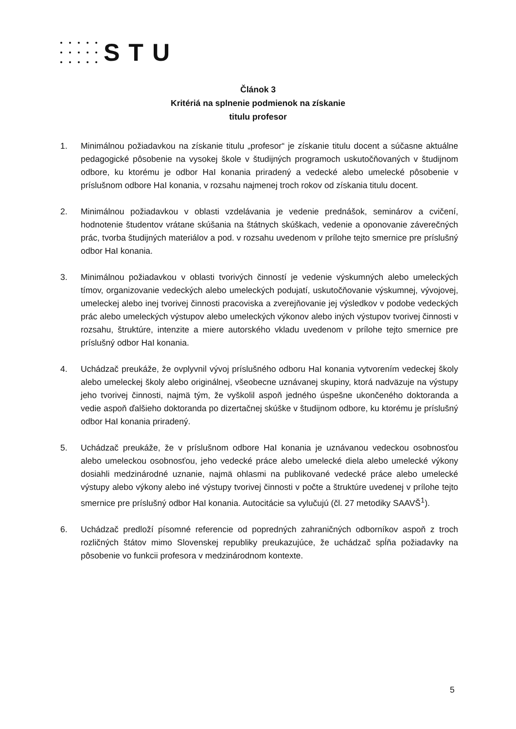STU
Článok 3
Kritériá na splnenie podmienok na získanie
titulu profesor
1. Minimálnou požiadavkou na získanie titulu „profesor“ je získanie titulu docent a súčasne aktuálne pedagogické pôsobenie na vysokej škole v študijných programoch uskutočňovaných v študijnom odbore, ku ktorému je odbor HaI konania priradený a vedecké alebo umelecké pôsobenie v príslušnom odbore HaI konania, v rozsahu najmenej troch rokov od získania titulu docent.
2. Minimálnou požiadavkou v oblasti vzdelávania je vedenie prednášok, seminárov a cvičení, hodnotenie študentov vrátane skúšania na štátnych skúškach, vedenie a oponovanie záverečných prác, tvorba študijných materiálov a pod. v rozsahu uvedenom v prílohe tejto smernice pre príslušný odbor HaI konania.
3. Minimálnou požiadavkou v oblasti tvorivých činností je vedenie výskumných alebo umeleckých tímov, organizovanie vedeckých alebo umeleckých podujatí, uskutočňovanie výskumnej, vývojovej, umeleckej alebo inej tvorivej činnosti pracoviska a zverejňovanie jej výsledkov v podobe vedeckých prác alebo umeleckých výstupov alebo umeleckých výkonov alebo iných výstupov tvorivej činnosti v rozsahu, štruktúre, intenzite a miere autorského vkladu uvedenom v prílohe tejto smernice pre príslušný odbor HaI konania.
4. Uchádzač preukáže, že ovplyvnil vývoj príslušného odboru HaI konania vytvorením vedeckej školy alebo umeleckej školy alebo originálnej, všeobecne uznávanej skupiny, ktorá nadväzuje na výstupy jeho tvorivej činnosti, najmä tým, že vyškolil aspoň jedného úspešne ukončeného doktoranda a vedie aspoň ďalšieho doktoranda po dizertačnej skúške v študijnom odbore, ku ktorému je príslušný odbor HaI konania priradený.
5. Uchádzač preukáže, že v príslušnom odbore HaI konania je uznávanou vedeckou osobnosťou alebo umeleckou osobnosťou, jeho vedecké práce alebo umelecké diela alebo umelecké výkony dosiahli medzinárodné uznanie, najmä ohlasmi na publikované vedecké práce alebo umelecké výstupy alebo výkony alebo iné výstupy tvorivej činnosti v počte a štruktúre uvedenej v prílohe tejto smernice pre príslušný odbor HaI konania. Autocitácie sa vylučujú (čl. 27 metodiky SAAVŠ<sup>1</sup>).
6. Uchádzač predloží písomné referencie od popredných zahraničných odborníkov aspoň z troch rozličných štátov mimo Slovenskej republiky preukazujúce, že uchádzač spĺňa požiadavky na pôsobenie vo funkcii profesora v medzinárodnom kontexte.
5